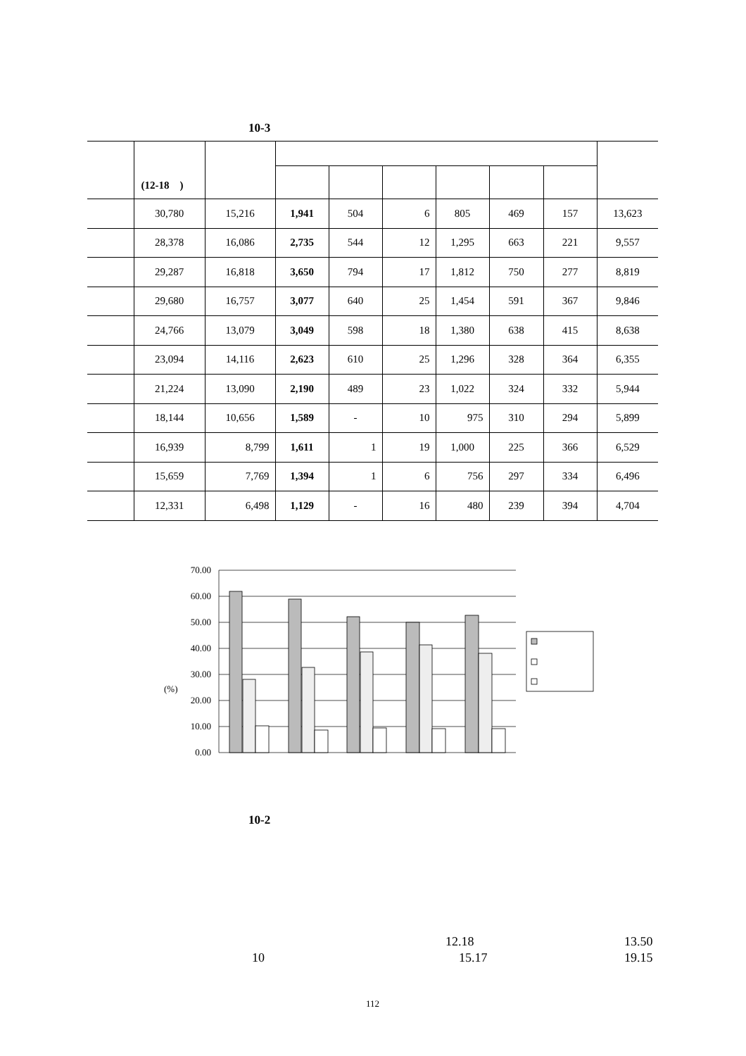10-3
| | (12-18 ) | | | | | | | | |
| | 30,780 | 15,216 | 1,941 | 504 | 6 | 805 | 469 | 157 | 13,623 |
| | 28,378 | 16,086 | 2,735 | 544 | 12 | 1,295 | 663 | 221 | 9,557 |
| | 29,287 | 16,818 | 3,650 | 794 | 17 | 1,812 | 750 | 277 | 8,819 |
| | 29,680 | 16,757 | 3,077 | 640 | 25 | 1,454 | 591 | 367 | 9,846 |
| | 24,766 | 13,079 | 3,049 | 598 | 18 | 1,380 | 638 | 415 | 8,638 |
| | 23,094 | 14,116 | 2,623 | 610 | 25 | 1,296 | 328 | 364 | 6,355 |
| | 21,224 | 13,090 | 2,190 | 489 | 23 | 1,022 | 324 | 332 | 5,944 |
| | 18,144 | 10,656 | 1,589 | - | 10 | 975 | 310 | 294 | 5,899 |
| | 16,939 | 8,799 | 1,611 | 1 | 19 | 1,000 | 225 | 366 | 6,529 |
| | 15,659 | 7,769 | 1,394 | 1 | 6 | 756 | 297 | 334 | 6,496 |
| | 12,331 | 6,498 | 1,129 | - | 16 | 480 | 239 | 394 | 4,704 |
70.00
60.00
50.00
40.00
30.00
20.00
10.00
0.00
(%)
10-2
12.18 13.50
10 15.17 19.15
112